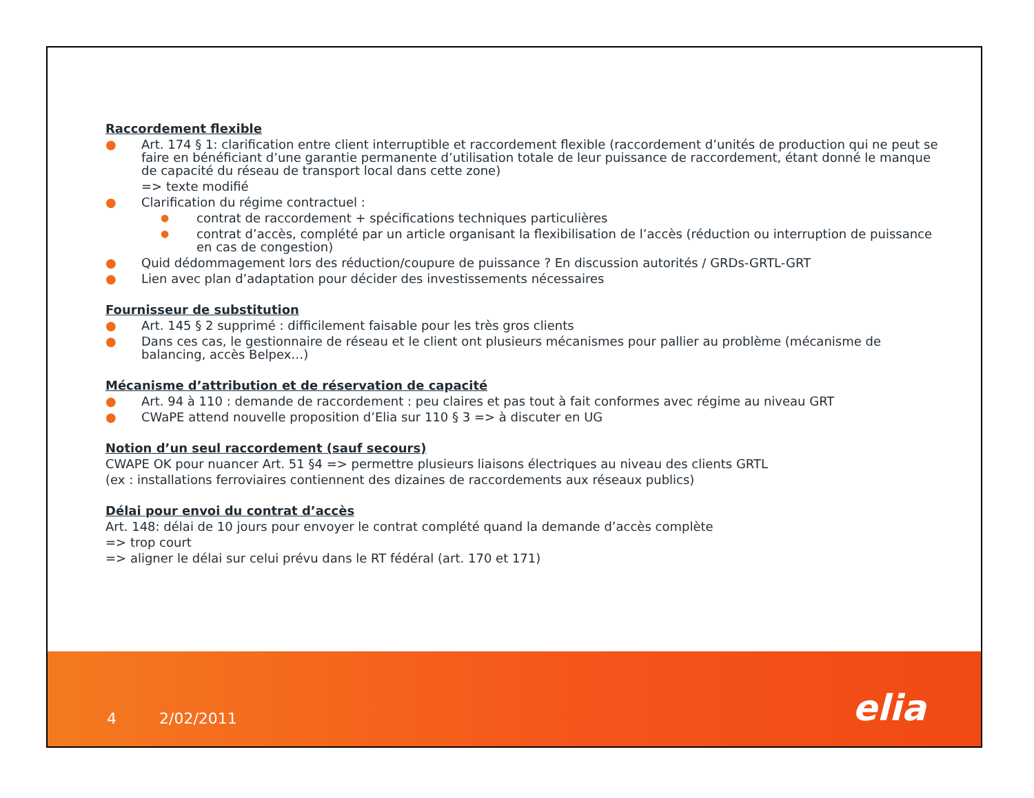Raccordement flexible
● Art. 174 § 1: clarification entre client interruptible et raccordement flexible (raccordement d’unités de production qui ne peut se faire en bénéficiant d’une garantie permanente d’utilisation totale de leur puissance de raccordement, étant donné le manque de capacité du réseau de transport local dans cette zone)
=> texte modifié
● Clarification du régime contractuel :
● contrat de raccordement + spécifications techniques particulières
● contrat d’accès, complété par un article organisant la flexibilisation de l’accès (réduction ou interruption de puissance en cas de congestion)
● Quid dédommagement lors des réduction/coupure de puissance ? En discussion autorités / GRDs-GRTL-GRT
● Lien avec plan d’adaptation pour décider des investissements nécessaires
Fournisseur de substitution
● Art. 145 § 2 supprimé : difficilement faisable pour les très gros clients
● Dans ces cas, le gestionnaire de réseau et le client ont plusieurs mécanismes pour pallier au problème (mécanisme de balancing, accès Belpex…)
Mécanisme d’attribution et de réservation de capacité
● Art. 94 à 110 : demande de raccordement : peu claires et pas tout à fait conformes avec régime au niveau GRT
● CWaPE attend nouvelle proposition d’Elia sur 110 § 3 => à discuter en UG
Notion d’un seul raccordement (sauf secours)
CWAPE OK pour nuancer Art. 51 §4 => permettre plusieurs liaisons électriques au niveau des clients GRTL
(ex : installations ferroviaires contiennent des dizaines de raccordements aux réseaux publics)
Délai pour envoi du contrat d’accès
Art. 148: délai de 10 jours pour envoyer le contrat complété quand la demande d’accès complète
=> trop court
=> aligner le délai sur celui prévu dans le RT fédéral (art. 170 et 171)
4 2/02/2011
elia